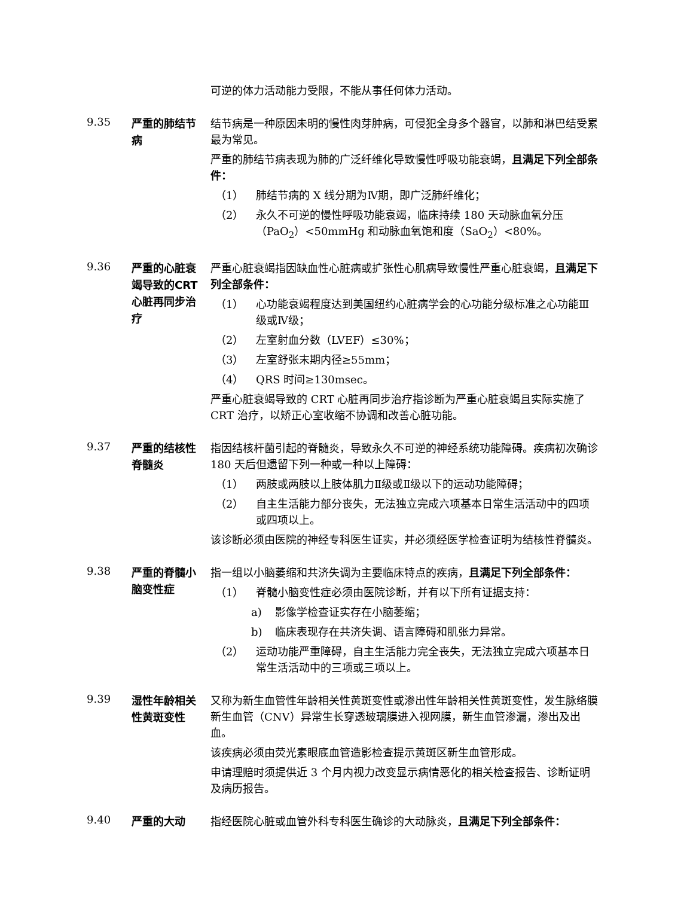可逆的体力活动能力受限，不能从事任何体力活动。
9.35
严重的肺结节病
结节病是一种原因未明的慢性肉芽肿病，可侵犯全身多个器官，以肺和淋巴结受累最为常见。
严重的肺结节病表现为肺的广泛纤维化导致慢性呼吸功能衰竭，且满足下列全部条件：
（1） 肺结节病的 X 线分期为Ⅳ期，即广泛肺纤维化；
（2） 永久不可逆的慢性呼吸功能衰竭，临床持续 180 天动脉血氧分压（PaO<sub>2</sub>）<50mmHg 和动脉血氧饱和度（SaO<sub>2</sub>）<80%。
9.36
严重的心脏衰竭导致的CRT 心脏再同步治疗
严重心脏衰竭指因缺血性心脏病或扩张性心肌病导致慢性严重心脏衰竭，且满足下列全部条件：
（1） 心功能衰竭程度达到美国纽约心脏病学会的心功能分级标准之心功能Ⅲ级或Ⅳ级；
（2） 左室射血分数（LVEF）≤30%；
（3） 左室舒张末期内径≥55mm；
（4） QRS 时间≥130msec。
严重心脏衰竭导致的 CRT 心脏再同步治疗指诊断为严重心脏衰竭且实际实施了 CRT 治疗，以矫正心室收缩不协调和改善心脏功能。
9.37
严重的结核性脊髓炎
指因结核杆菌引起的脊髓炎，导致永久不可逆的神经系统功能障碍。疾病初次确诊 180 天后但遗留下列一种或一种以上障碍：
（1） 两肢或两肢以上肢体肌力Ⅱ级或Ⅱ级以下的运动功能障碍；
（2） 自主生活能力部分丧失，无法独立完成六项基本日常生活活动中的四项或四项以上。
该诊断必须由医院的神经专科医生证实，并必须经医学检查证明为结核性脊髓炎。
9.38
严重的脊髓小脑变性症
指一组以小脑萎缩和共济失调为主要临床特点的疾病，且满足下列全部条件：
（1） 脊髓小脑变性症必须由医院诊断，并有以下所有证据支持：
a) 影像学检查证实存在小脑萎缩；
b) 临床表现存在共济失调、语言障碍和肌张力异常。
（2） 运动功能严重障碍，自主生活能力完全丧失，无法独立完成六项基本日常生活活动中的三项或三项以上。
9.39
湿性年龄相关性黄斑变性
又称为新生血管性年龄相关性黄斑变性或渗出性年龄相关性黄斑变性，发生脉络膜新生血管（CNV）异常生长穿透玻璃膜进入视网膜，新生血管渗漏，渗出及出血。
该疾病必须由荧光素眼底血管造影检查提示黄斑区新生血管形成。
申请理赔时须提供近 3 个月内视力改变显示病情恶化的相关检查报告、诊断证明及病历报告。
9.40
严重的大动
指经医院心脏或血管外科专科医生确诊的大动脉炎，且满足下列全部条件：